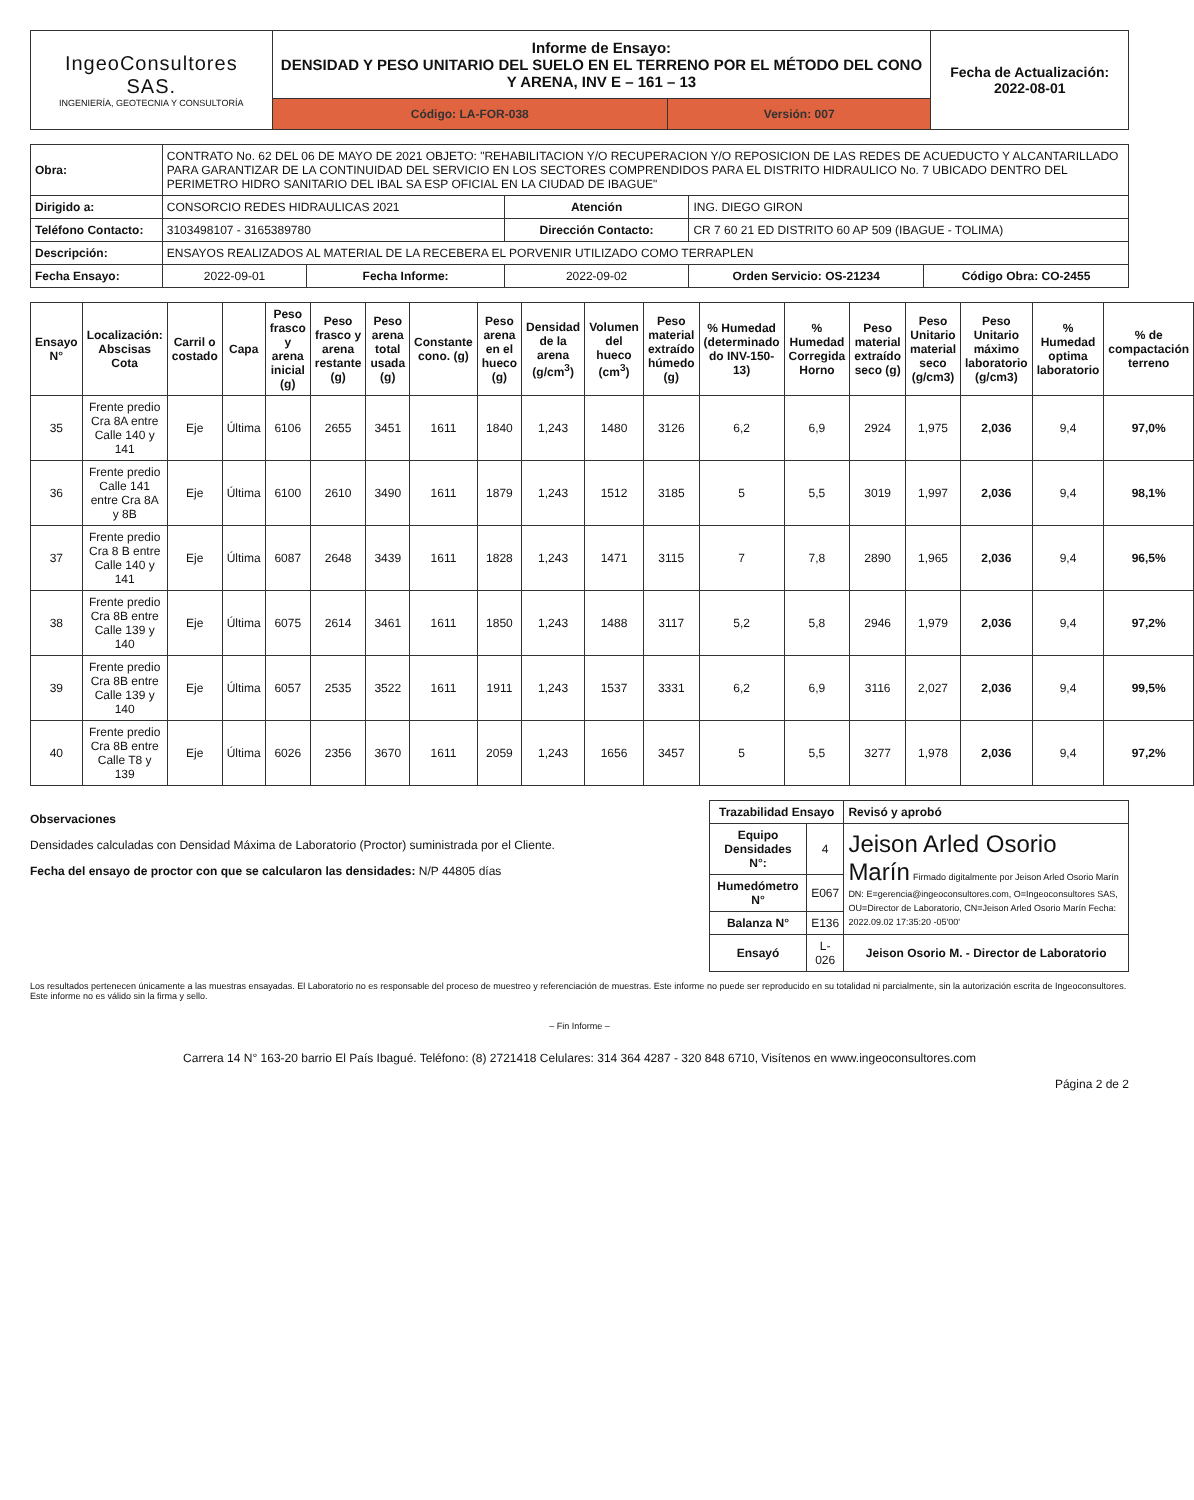| IngeoConsultores SAS. INGENIERÍA, GEOTECNIA Y CONSULTORÍA | Informe de Ensayo: DENSIDAD Y PESO UNITARIO DEL SUELO EN EL TERRENO POR EL MÉTODO DEL CONO Y ARENA, INV E – 161 – 13 | | Fecha de Actualización: 2022-08-01 |
| | Código: LA-FOR-038 | Versión: 007 | |
| Obra: | CONTRATO No. 62 DEL 06 DE MAYO DE 2021 OBJETO: "REHABILITACION Y/O RECUPERACION Y/O REPOSICION DE LAS REDES DE ACUEDUCTO Y ALCANTARILLADO PARA GARANTIZAR DE LA CONTINUIDAD DEL SERVICIO EN LOS SECTORES COMPRENDIDOS PARA EL DISTRITO HIDRAULICO No. 7 UBICADO DENTRO DEL PERIMETRO HIDRO SANITARIO DEL IBAL SA ESP OFICIAL EN LA CIUDAD DE IBAGUE" | | | | |
| Dirigido a: | CONSORCIO REDES HIDRAULICAS 2021 | | Atención | ING. DIEGO GIRON | |
| Teléfono Contacto: | 3103498107 - 3165389780 | | Dirección Contacto: | CR 7 60 21 ED DISTRITO 60 AP 509 (IBAGUE - TOLIMA) | |
| Descripción: | ENSAYOS REALIZADOS AL MATERIAL DE LA RECEBERA EL PORVENIR UTILIZADO COMO TERRAPLEN | | | | |
| Fecha Ensayo: | 2022-09-01 | Fecha Informe: | 2022-09-02 | Orden Servicio: OS-21234 | Código Obra: CO-2455 |
| Ensayo N° | Localización: Abscisas Cota | Carril o costado | Capa | Peso frasco y arena inicial (g) | Peso frasco y arena restante (g) | Peso arena total usada (g) | Constante cono. (g) | Peso arena en el hueco (g) | Densidad de la arena (g/cm<sup>3</sup>) | Volumen del hueco (cm<sup>3</sup>) | Peso material extraído húmedo (g) | % Humedad (determinado do INV-150-13) | % Humedad Corregida Horno | Peso material extraído seco (g) | Peso Unitario material seco (g/cm3) | Peso Unitario máximo laboratorio (g/cm3) | % Humedad optima laboratorio | % de compactación terreno |
| --- | --- | --- | --- | --- | --- | --- | --- | --- | --- | --- | --- | --- | --- | --- | --- | --- | --- | --- |
| 35 | Frente predio Cra 8A entre Calle 140 y 141 | Eje | Última | 6106 | 2655 | 3451 | 1611 | 1840 | 1,243 | 1480 | 3126 | 6,2 | 6,9 | 2924 | 1,975 | 2,036 | 9,4 | 97,0% |
| 36 | Frente predio Calle 141 entre Cra 8A y 8B | Eje | Última | 6100 | 2610 | 3490 | 1611 | 1879 | 1,243 | 1512 | 3185 | 5 | 5,5 | 3019 | 1,997 | 2,036 | 9,4 | 98,1% |
| 37 | Frente predio Cra 8 B entre Calle 140 y 141 | Eje | Última | 6087 | 2648 | 3439 | 1611 | 1828 | 1,243 | 1471 | 3115 | 7 | 7,8 | 2890 | 1,965 | 2,036 | 9,4 | 96,5% |
| 38 | Frente predio Cra 8B entre Calle 139 y 140 | Eje | Última | 6075 | 2614 | 3461 | 1611 | 1850 | 1,243 | 1488 | 3117 | 5,2 | 5,8 | 2946 | 1,979 | 2,036 | 9,4 | 97,2% |
| 39 | Frente predio Cra 8B entre Calle 139 y 140 | Eje | Última | 6057 | 2535 | 3522 | 1611 | 1911 | 1,243 | 1537 | 3331 | 6,2 | 6,9 | 3116 | 2,027 | 2,036 | 9,4 | 99,5% |
| 40 | Frente predio Cra 8B entre Calle T8 y 139 | Eje | Última | 6026 | 2356 | 3670 | 1611 | 2059 | 1,243 | 1656 | 3457 | 5 | 5,5 | 3277 | 1,978 | 2,036 | 9,4 | 97,2% |
Observaciones
Densidades calculadas con Densidad Máxima de Laboratorio (Proctor) suministrada por el Cliente.
Fecha del ensayo de proctor con que se calcularon las densidades: N/P 44805 días
| Trazabilidad Ensayo | | Revisó y aprobó |
| --- | --- | --- |
| Equipo Densidades N°: | 4 | Jeison Arled Osorio Marín Firmado digitalmente por Jeison Arled Osorio Marín DN: E=gerencia@ingeoconsultores.com, O=Ingeoconsultores SAS, OU=Director de Laboratorio, CN=Jeison Arled Osorio Marín Fecha: 2022.09.02 17:35:20 -05'00' |
| Humedómetro N° | E067 | |
| Balanza N° | E136 | |
| Ensayó | L-026 | Jeison Osorio M. - Director de Laboratorio |
Los resultados pertenecen únicamente a las muestras ensayadas. El Laboratorio no es responsable del proceso de muestreo y referenciación de muestras. Este informe no puede ser reproducido en su totalidad ni parcialmente, sin la autorización escrita de Ingeoconsultores. Este informe no es válido sin la firma y sello.
– Fin Informe –
Carrera 14 N° 163-20 barrio El País Ibagué. Teléfono: (8) 2721418 Celulares: 314 364 4287 - 320 848 6710, Visítenos en www.ingeoconsultores.com
Página 2 de 2